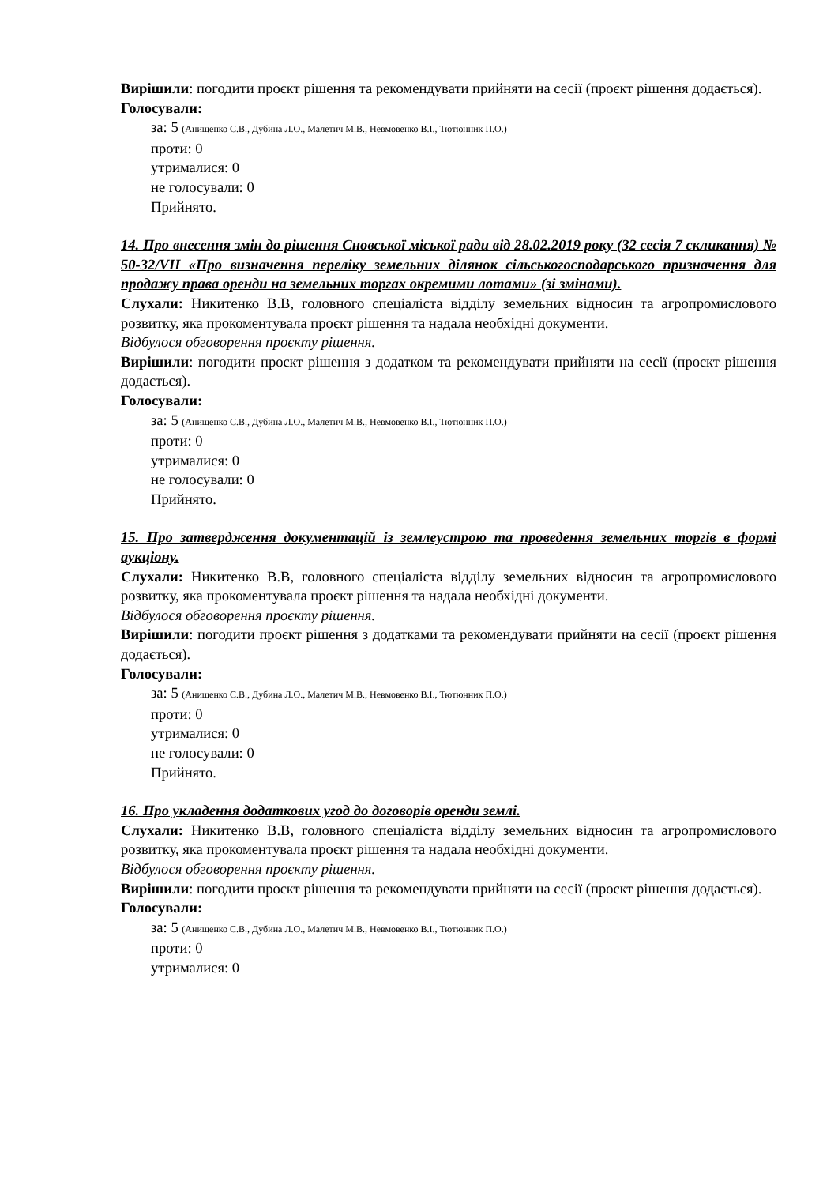Вирішили: погодити проєкт рішення та рекомендувати прийняти на сесії (проєкт рішення додається).
Голосували:
за: 5 (Анищенко С.В., Дубина Л.О., Малетич М.В., Невмовенко В.І., Тютюнник П.О.)
проти: 0
утрималися: 0
не голосували: 0
Прийнято.
14. Про внесення змін до рішення Сновської міської ради від 28.02.2019 року (32 сесія 7 скликання) № 50-32/VII «Про визначення переліку земельних ділянок сільськогосподарського призначення для продажу права оренди на земельних торгах окремими лотами» (зі змінами).
Слухали: Никитенко В.В, головного спеціаліста відділу земельних відносин та агропромислового розвитку, яка прокоментувала проєкт рішення та надала необхідні документи.
Відбулося обговорення проєкту рішення.
Вирішили: погодити проєкт рішення з додатком та рекомендувати прийняти на сесії (проєкт рішення додається).
Голосували:
за: 5 (Анищенко С.В., Дубина Л.О., Малетич М.В., Невмовенко В.І., Тютюнник П.О.)
проти: 0
утрималися: 0
не голосували: 0
Прийнято.
15. Про затвердження документацій із землеустрою та проведення земельних торгів в формі аукціону.
Слухали: Никитенко В.В, головного спеціаліста відділу земельних відносин та агропромислового розвитку, яка прокоментувала проєкт рішення та надала необхідні документи.
Відбулося обговорення проєкту рішення.
Вирішили: погодити проєкт рішення з додатками та рекомендувати прийняти на сесії (проєкт рішення додається).
Голосували:
за: 5 (Анищенко С.В., Дубина Л.О., Малетич М.В., Невмовенко В.І., Тютюнник П.О.)
проти: 0
утрималися: 0
не голосували: 0
Прийнято.
16. Про укладення додаткових угод до договорів оренди землі.
Слухали: Никитенко В.В, головного спеціаліста відділу земельних відносин та агропромислового розвитку, яка прокоментувала проєкт рішення та надала необхідні документи.
Відбулося обговорення проєкту рішення.
Вирішили: погодити проєкт рішення та рекомендувати прийняти на сесії (проєкт рішення додається).
Голосували:
за: 5 (Анищенко С.В., Дубина Л.О., Малетич М.В., Невмовенко В.І., Тютюнник П.О.)
проти: 0
утрималися: 0